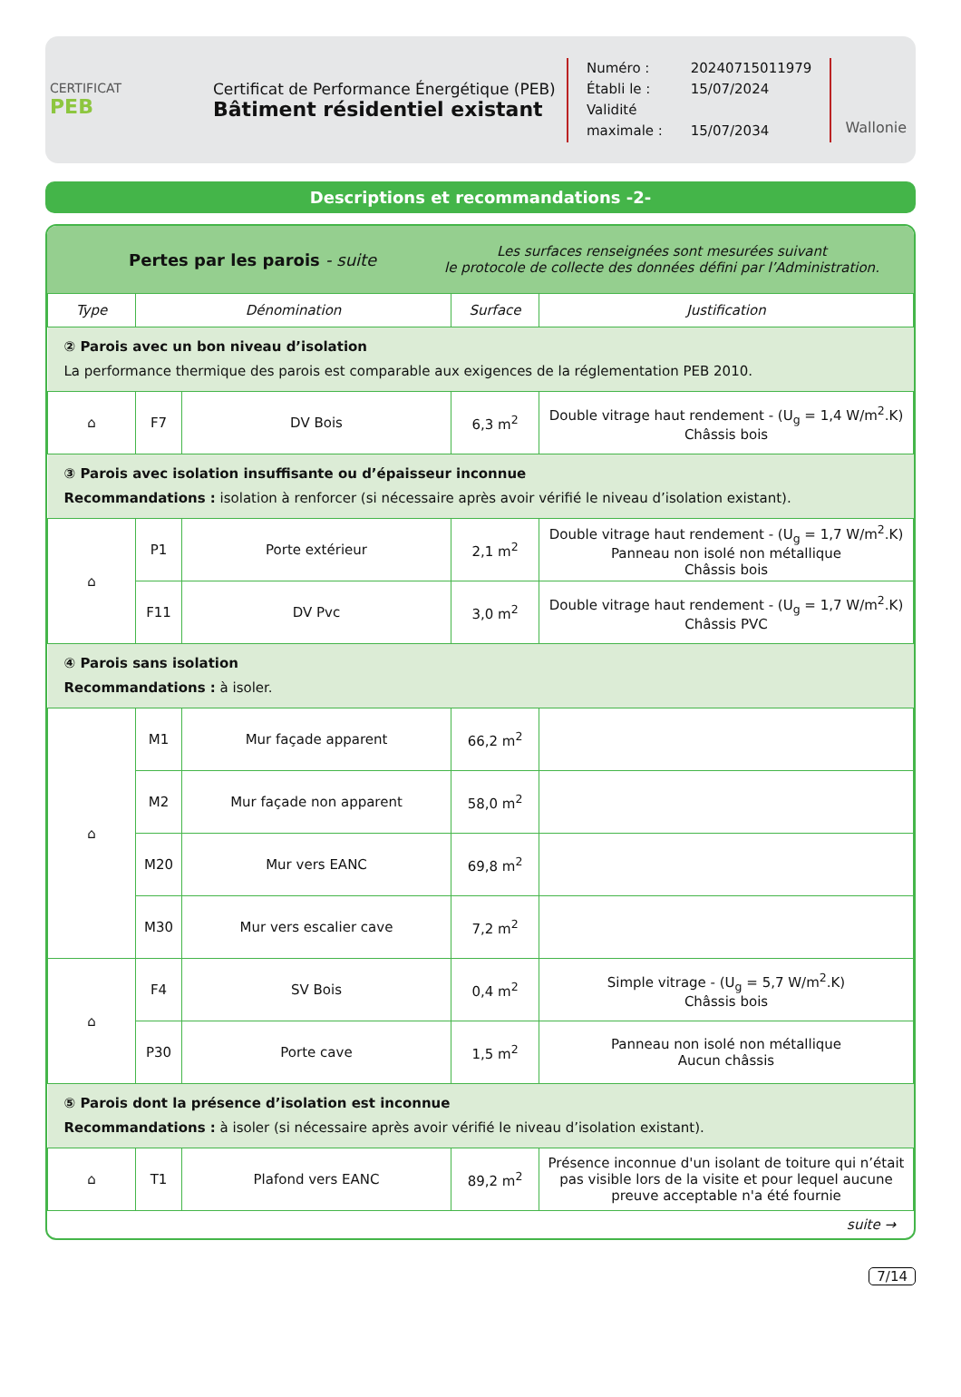CERTIFICAT
PEB
Certificat de Performance Énergétique (PEB)
Bâtiment résidentiel existant
Numéro : 20240715011979
Établi le : 15/07/2024
Validité maximale : 15/07/2034
Wallonie
Descriptions et recommandations -2-
Pertes par les parois - suite
Les surfaces renseignées sont mesurées suivant
le protocole de collecte des données défini par l’Administration.
| Type | Dénomination | | Surface | Justification |
| --- | --- | --- | --- | --- |
| ② Parois avec un bon niveau d’isolation La performance thermique des parois est comparable aux exigences de la réglementation PEB 2010. | | | | |
| ⌂ | F7 | DV Bois | 6,3 m<sup>2</sup> | Double vitrage haut rendement - (U<sub>g</sub> = 1,4 W/m<sup>2</sup>.K) Châssis bois |
| ③ Parois avec isolation insuffisante ou d’épaisseur inconnue Recommandations : isolation à renforcer (si nécessaire après avoir vérifié le niveau d’isolation existant). | | | | |
| ⌂ | P1 | Porte extérieur | 2,1 m<sup>2</sup> | Double vitrage haut rendement - (U<sub>g</sub> = 1,7 W/m<sup>2</sup>.K) Panneau non isolé non métallique Châssis bois |
| | F11 | DV Pvc | 3,0 m<sup>2</sup> | Double vitrage haut rendement - (U<sub>g</sub> = 1,7 W/m<sup>2</sup>.K) Châssis PVC |
| ④ Parois sans isolation Recommandations : à isoler. | | | | |
| ⌂ | M1 | Mur façade apparent | 66,2 m<sup>2</sup> | |
| | M2 | Mur façade non apparent | 58,0 m<sup>2</sup> | |
| | M20 | Mur vers EANC | 69,8 m<sup>2</sup> | |
| | M30 | Mur vers escalier cave | 7,2 m<sup>2</sup> | |
| ⌂ | F4 | SV Bois | 0,4 m<sup>2</sup> | Simple vitrage - (U<sub>g</sub> = 5,7 W/m<sup>2</sup>.K) Châssis bois |
| | P30 | Porte cave | 1,5 m<sup>2</sup> | Panneau non isolé non métallique Aucun châssis |
| ⑤ Parois dont la présence d’isolation est inconnue Recommandations : à isoler (si nécessaire après avoir vérifié le niveau d’isolation existant). | | | | |
| ⌂ | T1 | Plafond vers EANC | 89,2 m<sup>2</sup> | Présence inconnue d'un isolant de toiture qui n’était pas visible lors de la visite et pour lequel aucune preuve acceptable n'a été fournie |
suite →
7/14